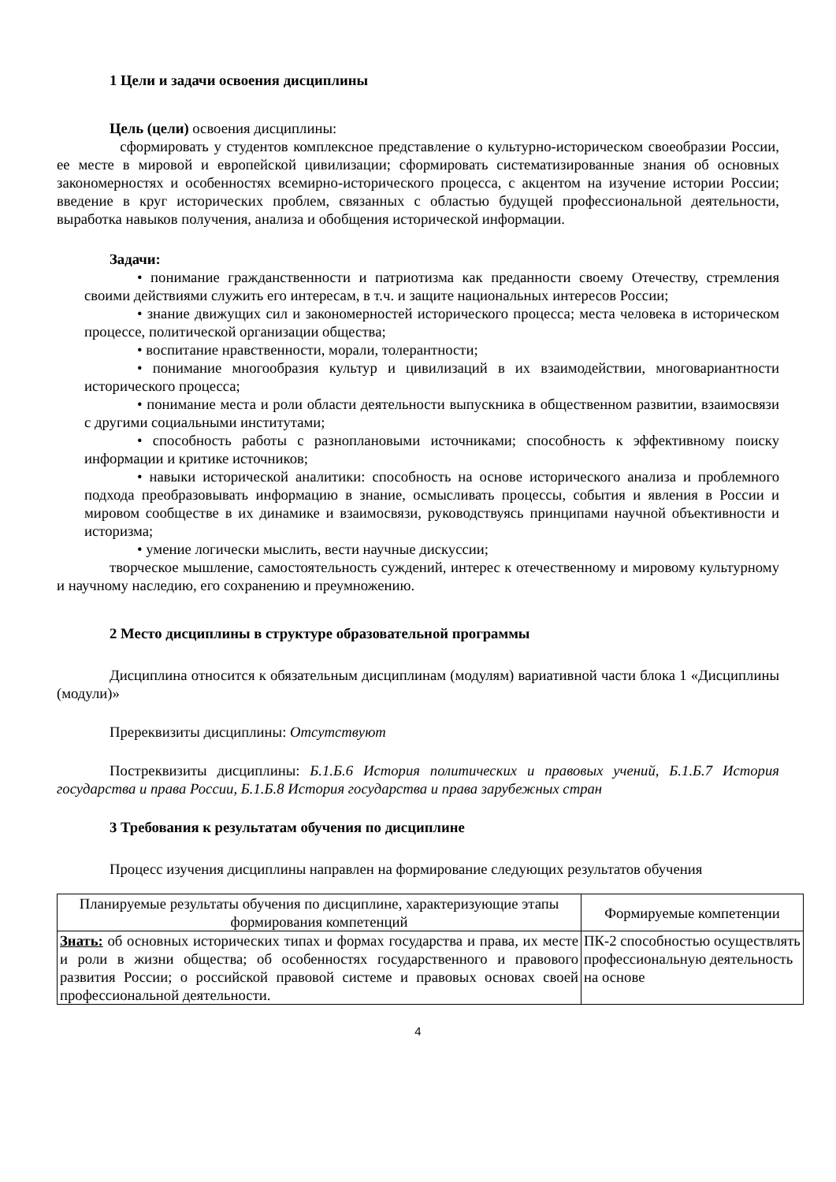1 Цели и задачи освоения дисциплины
Цель (цели) освоения дисциплины:
сформировать у студентов комплексное представление о культурно-историческом своеобразии России, ее месте в мировой и европейской цивилизации; сформировать систематизированные знания об основных закономерностях и особенностях всемирно-исторического процесса, с акцентом на изучение истории России; введение в круг исторических проблем, связанных с областью будущей профессиональной деятельности, выработка навыков получения, анализа и обобщения исторической информации.
Задачи:
• понимание гражданственности и патриотизма как преданности своему Отечеству, стремления своими действиями служить его интересам, в т.ч. и защите национальных интересов России;
• знание движущих сил и закономерностей исторического процесса; места человека в историческом процессе, политической организации общества;
• воспитание нравственности, морали, толерантности;
• понимание многообразия культур и цивилизаций в их взаимодействии, многовариантности исторического процесса;
• понимание места и роли области деятельности выпускника в общественном развитии, взаимосвязи с другими социальными институтами;
• способность работы с разноплановыми источниками; способность к эффективному поиску информации и критике источников;
• навыки исторической аналитики: способность на основе исторического анализа и проблемного подхода преобразовывать информацию в знание, осмысливать процессы, события и явления в России и мировом сообществе в их динамике и взаимосвязи, руководствуясь принципами научной объективности и историзма;
• умение логически мыслить, вести научные дискуссии;
творческое мышление, самостоятельность суждений, интерес к отечественному и мировому культурному и научному наследию, его сохранению и преумножению.
2 Место дисциплины в структуре образовательной программы
Дисциплина относится к обязательным дисциплинам (модулям) вариативной части блока 1 «Дисциплины (модули)»
Пререквизиты дисциплины: Отсутствуют
Постреквизиты дисциплины: Б.1.Б.6 История политических и правовых учений, Б.1.Б.7 История государства и права России, Б.1.Б.8 История государства и права зарубежных стран
3 Требования к результатам обучения по дисциплине
Процесс изучения дисциплины направлен на формирование следующих результатов обучения
| Планируемые результаты обучения по дисциплине, характеризующие этапы формирования компетенций | Формируемые компетенции |
| --- | --- |
| Знать: об основных исторических типах и формах государства и права, их месте и роли в жизни общества; об особенностях государственного и правового развития России; о российской правовой системе и правовых основах своей профессиональной деятельности. | ПК-2 способностью осуществлять профессиональную деятельность на основе |
4